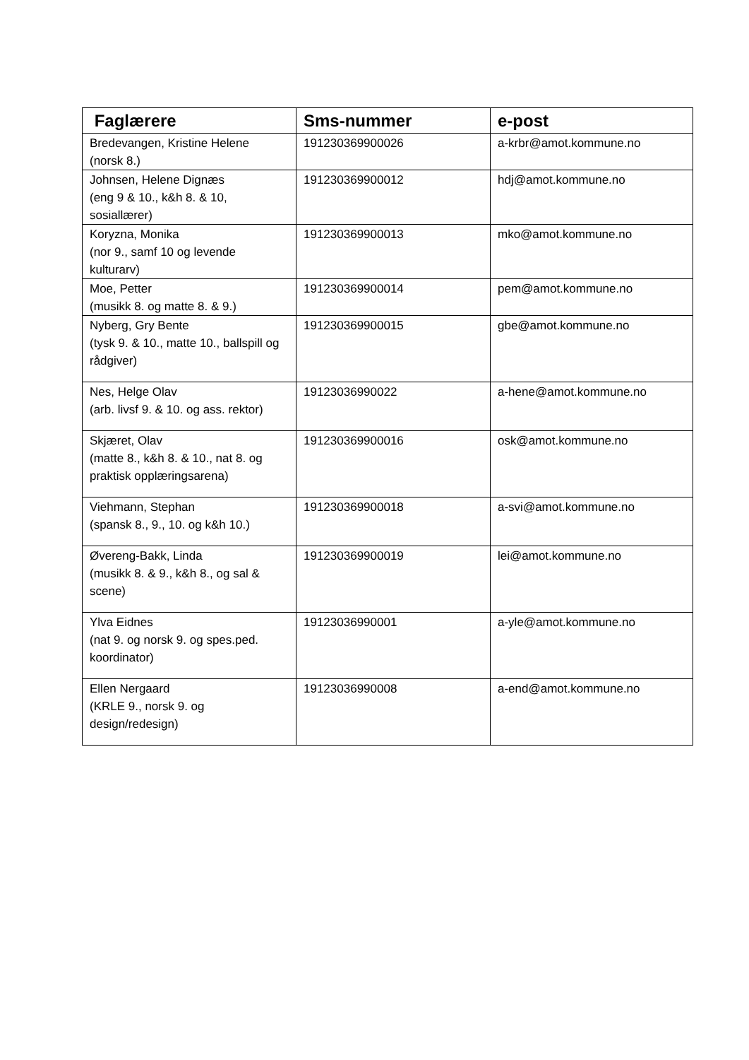| Faglærere | Sms-nummer | e-post |
| --- | --- | --- |
| Bredevangen, Kristine Helene (norsk 8.) | 191230369900026 | a-krbr@amot.kommune.no |
| Johnsen, Helene Dignæs (eng 9 & 10., k&h 8. & 10, sosiallærer) | 191230369900012 | hdj@amot.kommune.no |
| Koryzna, Monika (nor 9., samf 10 og levende kulturarv) | 191230369900013 | mko@amot.kommune.no |
| Moe, Petter (musikk 8. og matte 8. & 9.) | 191230369900014 | pem@amot.kommune.no |
| Nyberg, Gry Bente (tysk 9. & 10., matte 10., ballspill og rådgiver) | 191230369900015 | gbe@amot.kommune.no |
| Nes, Helge Olav (arb. livsf 9. & 10. og ass. rektor) | 19123036990022 | a-hene@amot.kommune.no |
| Skjæret, Olav (matte 8., k&h 8. & 10., nat 8. og praktisk opplæringsarena) | 191230369900016 | osk@amot.kommune.no |
| Viehmann, Stephan (spansk 8., 9., 10. og k&h 10.) | 191230369900018 | a-svi@amot.kommune.no |
| Øvereng-Bakk, Linda (musikk 8. & 9., k&h 8., og sal & scene) | 191230369900019 | lei@amot.kommune.no |
| Ylva Eidnes (nat 9. og norsk 9. og spes.ped. koordinator) | 19123036990001 | a-yle@amot.kommune.no |
| Ellen Nergaard (KRLE 9., norsk 9. og design/redesign) | 19123036990008 | a-end@amot.kommune.no |